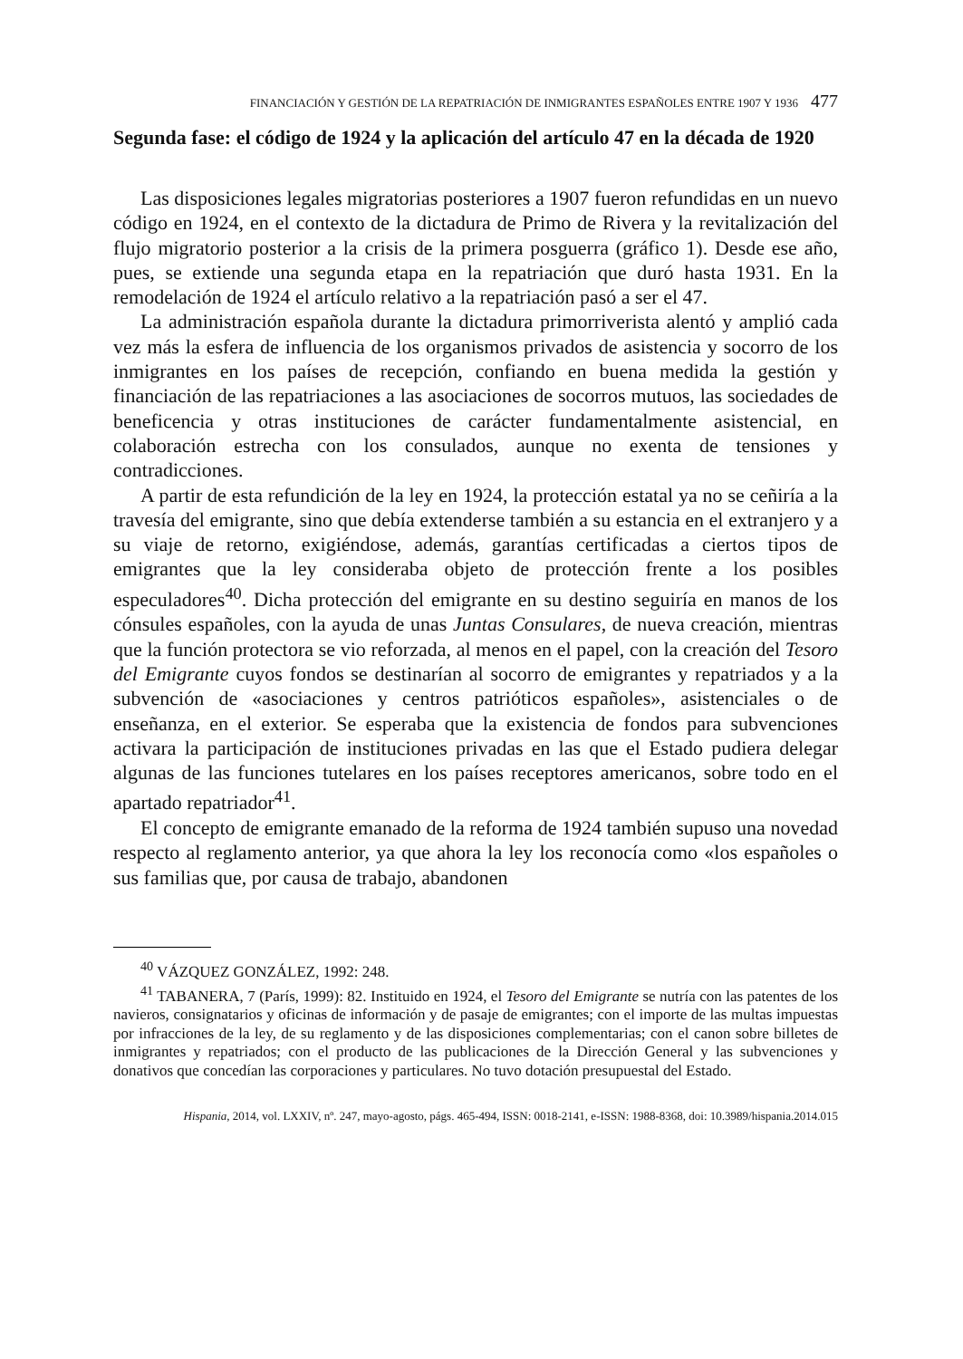FINANCIACIÓN Y GESTIÓN DE LA REPATRIACIÓN DE INMIGRANTES ESPAÑOLES ENTRE 1907 Y 1936 477
Segunda fase: el código de 1924 y la aplicación del artículo 47 en la década de 1920
Las disposiciones legales migratorias posteriores a 1907 fueron refundidas en un nuevo código en 1924, en el contexto de la dictadura de Primo de Rivera y la revitalización del flujo migratorio posterior a la crisis de la primera posguerra (gráfico 1). Desde ese año, pues, se extiende una segunda etapa en la repatriación que duró hasta 1931. En la remodelación de 1924 el artículo relativo a la repatriación pasó a ser el 47.
La administración española durante la dictadura primorriverista alentó y amplió cada vez más la esfera de influencia de los organismos privados de asistencia y socorro de los inmigrantes en los países de recepción, confiando en buena medida la gestión y financiación de las repatriaciones a las asociaciones de socorros mutuos, las sociedades de beneficencia y otras instituciones de carácter fundamentalmente asistencial, en colaboración estrecha con los consulados, aunque no exenta de tensiones y contradicciones.
A partir de esta refundición de la ley en 1924, la protección estatal ya no se ceñiría a la travesía del emigrante, sino que debía extenderse también a su estancia en el extranjero y a su viaje de retorno, exigiéndose, además, garantías certificadas a ciertos tipos de emigrantes que la ley consideraba objeto de protección frente a los posibles especuladores<sup>40</sup>. Dicha protección del emigrante en su destino seguiría en manos de los cónsules españoles, con la ayuda de unas Juntas Consulares, de nueva creación, mientras que la función protectora se vio reforzada, al menos en el papel, con la creación del Tesoro del Emigrante cuyos fondos se destinarían al socorro de emigrantes y repatriados y a la subvención de «asociaciones y centros patrióticos españoles», asistenciales o de enseñanza, en el exterior. Se esperaba que la existencia de fondos para subvenciones activara la participación de instituciones privadas en las que el Estado pudiera delegar algunas de las funciones tutelares en los países receptores americanos, sobre todo en el apartado repatriador<sup>41</sup>.
El concepto de emigrante emanado de la reforma de 1924 también supuso una novedad respecto al reglamento anterior, ya que ahora la ley los reconocía como «los españoles o sus familias que, por causa de trabajo, abandonen
<sup>40</sup> VÁZQUEZ GONZÁLEZ, 1992: 248.
<sup>41</sup> TABANERA, 7 (París, 1999): 82. Instituido en 1924, el Tesoro del Emigrante se nutría con las patentes de los navieros, consignatarios y oficinas de información y de pasaje de emigrantes; con el importe de las multas impuestas por infracciones de la ley, de su reglamento y de las disposiciones complementarias; con el canon sobre billetes de inmigrantes y repatriados; con el producto de las publicaciones de la Dirección General y las subvenciones y donativos que concedían las corporaciones y particulares. No tuvo dotación presupuestal del Estado.
Hispania, 2014, vol. LXXIV, nº. 247, mayo-agosto, págs. 465-494, ISSN: 0018-2141, e-ISSN: 1988-8368, doi: 10.3989/hispania.2014.015